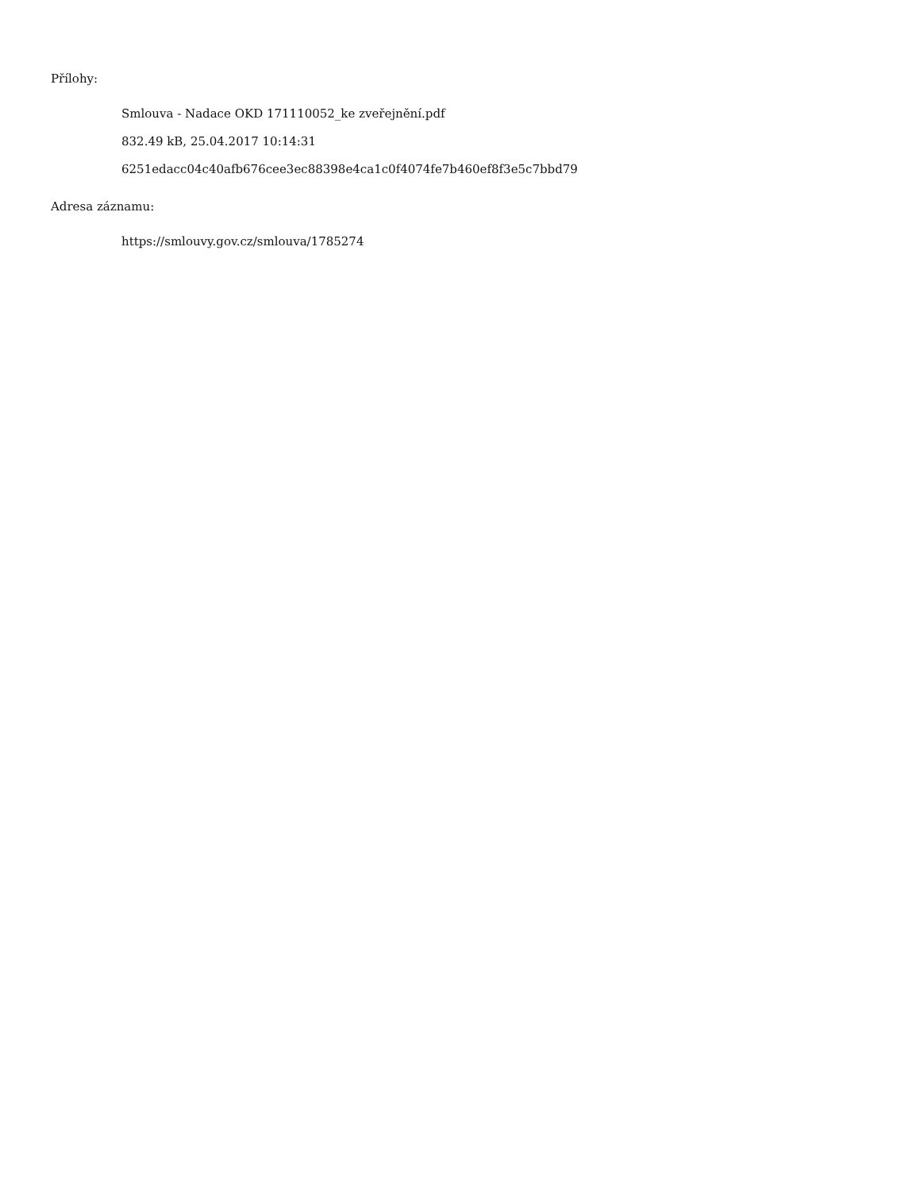Přílohy:
Smlouva - Nadace OKD 171110052_ke zveřejnění.pdf
832.49 kB, 25.04.2017 10:14:31
6251edacc04c40afb676cee3ec88398e4ca1c0f4074fe7b460ef8f3e5c7bbd79
Adresa záznamu:
https://smlouvy.gov.cz/smlouva/1785274